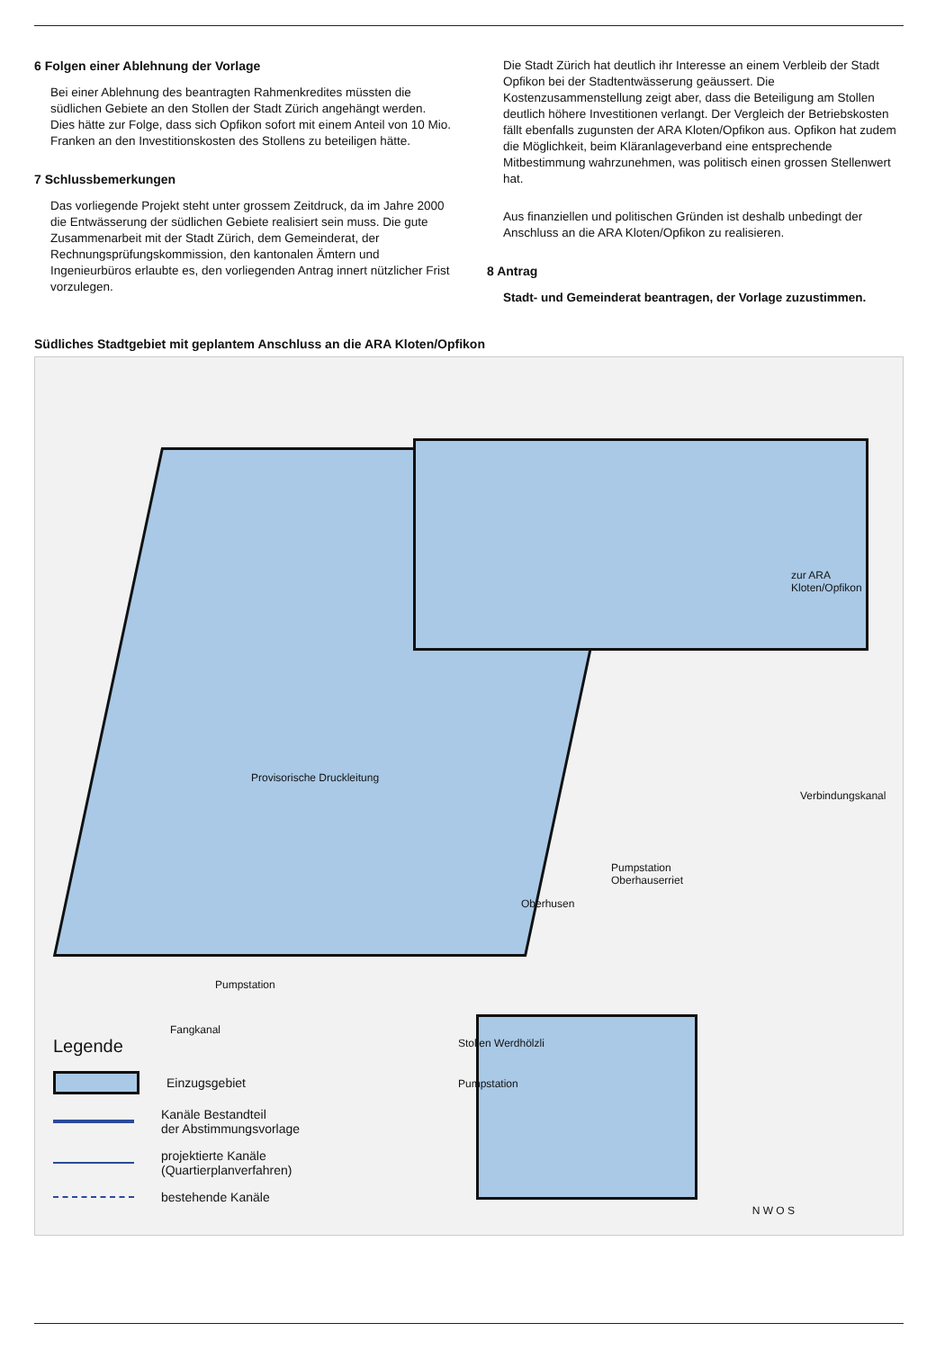6 Folgen einer Ablehnung der Vorlage
Bei einer Ablehnung des beantragten Rahmenkredites müssten die südlichen Gebiete an den Stollen der Stadt Zürich angehängt werden. Dies hätte zur Folge, dass sich Opfikon sofort mit einem Anteil von 10 Mio. Franken an den Investitionskosten des Stollens zu beteiligen hätte.
7 Schlussbemerkungen
Das vorliegende Projekt steht unter grossem Zeitdruck, da im Jahre 2000 die Entwässerung der südlichen Gebiete realisiert sein muss. Die gute Zusammenarbeit mit der Stadt Zürich, dem Gemeinderat, der Rechnungsprüfungskommission, den kantonalen Ämtern und Ingenieurbüros erlaubte es, den vorliegenden Antrag innert nützlicher Frist vorzulegen.
Die Stadt Zürich hat deutlich ihr Interesse an einem Verbleib der Stadt Opfikon bei der Stadtentwässerung geäussert. Die Kostenzusammenstellung zeigt aber, dass die Beteiligung am Stollen deutlich höhere Investitionen verlangt. Der Vergleich der Betriebskosten fällt ebenfalls zugunsten der ARA Kloten/Opfikon aus. Opfikon hat zudem die Möglichkeit, beim Kläranlageverband eine entsprechende Mitbestimmung wahrzunehmen, was politisch einen grossen Stellenwert hat.
Aus finanziellen und politischen Gründen ist deshalb unbedingt der Anschluss an die ARA Kloten/Opfikon zu realisieren.
8 Antrag
Stadt- und Gemeinderat beantragen, der Vorlage zuzustimmen.
Südliches Stadtgebiet mit geplantem Anschluss an die ARA Kloten/Opfikon
zur ARA
Kloten/Opfikon
Pumpstation
Oberhauserriet
Pumpstation
Provisorische Druckleitung
Oberhusen
Fangkanal
Stollen Werdhölzli
Pumpstation
Verbindungskanal
Legende
Einzugsgebiet
Kanäle Bestandteil
der Abstimmungsvorlage
projektierte Kanäle
(Quartierplanverfahren)
bestehende Kanäle
N W O S